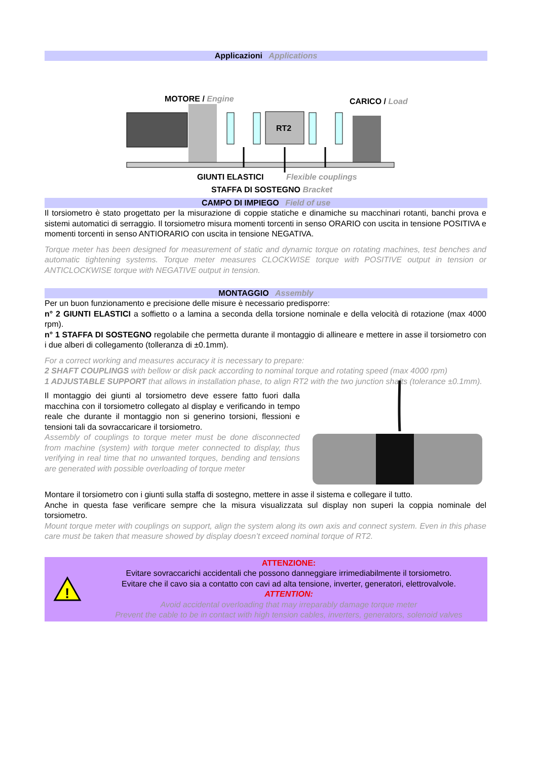Applicazioni Applications
MOTORE / Engine CARICO / Load
RT2
GIUNTI ELASTICI Flexible couplings
STAFFA DI SOSTEGNO Bracket
CAMPO DI IMPIEGO Field of use
Il torsiometro è stato progettato per la misurazione di coppie statiche e dinamiche su macchinari rotanti, banchi prova e sistemi automatici di serraggio. Il torsiometro misura momenti torcenti in senso ORARIO con uscita in tensione POSITIVA e momenti torcenti in senso ANTIORARIO con uscita in tensione NEGATIVA.
Torque meter has been designed for measurement of static and dynamic torque on rotating machines, test benches and automatic tightening systems. Torque meter measures CLOCKWISE torque with POSITIVE output in tension or ANTICLOCKWISE torque with NEGATIVE output in tension.
MONTAGGIO Assembly
Per un buon funzionamento e precisione delle misure è necessario predisporre:
n° 2 GIUNTI ELASTICI a soffietto o a lamina a seconda della torsione nominale e della velocità di rotazione (max 4000 rpm).
n° 1 STAFFA DI SOSTEGNO regolabile che permetta durante il montaggio di allineare e mettere in asse il torsiometro con i due alberi di collegamento (tolleranza di ±0.1mm).
For a correct working and measures accuracy it is necessary to prepare:
2 SHAFT COUPLINGS with bellow or disk pack according to nominal torque and rotating speed (max 4000 rpm)
1 ADJUSTABLE SUPPORT that allows in installation phase, to align RT2 with the two junction shafts (tolerance ±0.1mm).
Il montaggio dei giunti al torsiometro deve essere fatto fuori dalla macchina con il torsiometro collegato al display e verificando in tempo reale che durante il montaggio non si generino torsioni, flessioni e tensioni tali da sovraccaricare il torsiometro.
Assembly of couplings to torque meter must be done disconnected from machine (system) with torque meter connected to display, thus verifying in real time that no unwanted torques, bending and tensions are generated with possible overloading of torque meter
Montare il torsiometro con i giunti sulla staffa di sostegno, mettere in asse il sistema e collegare il tutto.
Anche in questa fase verificare sempre che la misura visualizzata sul display non superi la coppia nominale del torsiometro.
Mount torque meter with couplings on support, align the system along its own axis and connect system. Even in this phase care must be taken that measure showed by display doesn’t exceed nominal torque of RT2.
!
ATTENZIONE:
Evitare sovraccarichi accidentali che possono danneggiare irrimediabilmente il torsiometro.
Evitare che il cavo sia a contatto con cavi ad alta tensione, inverter, generatori, elettrovalvole.
ATTENTION:
Avoid accidental overloading that may irreparably damage torque meter
Prevent the cable to be in contact with high tension cables, inverters, generators, solenoid valves